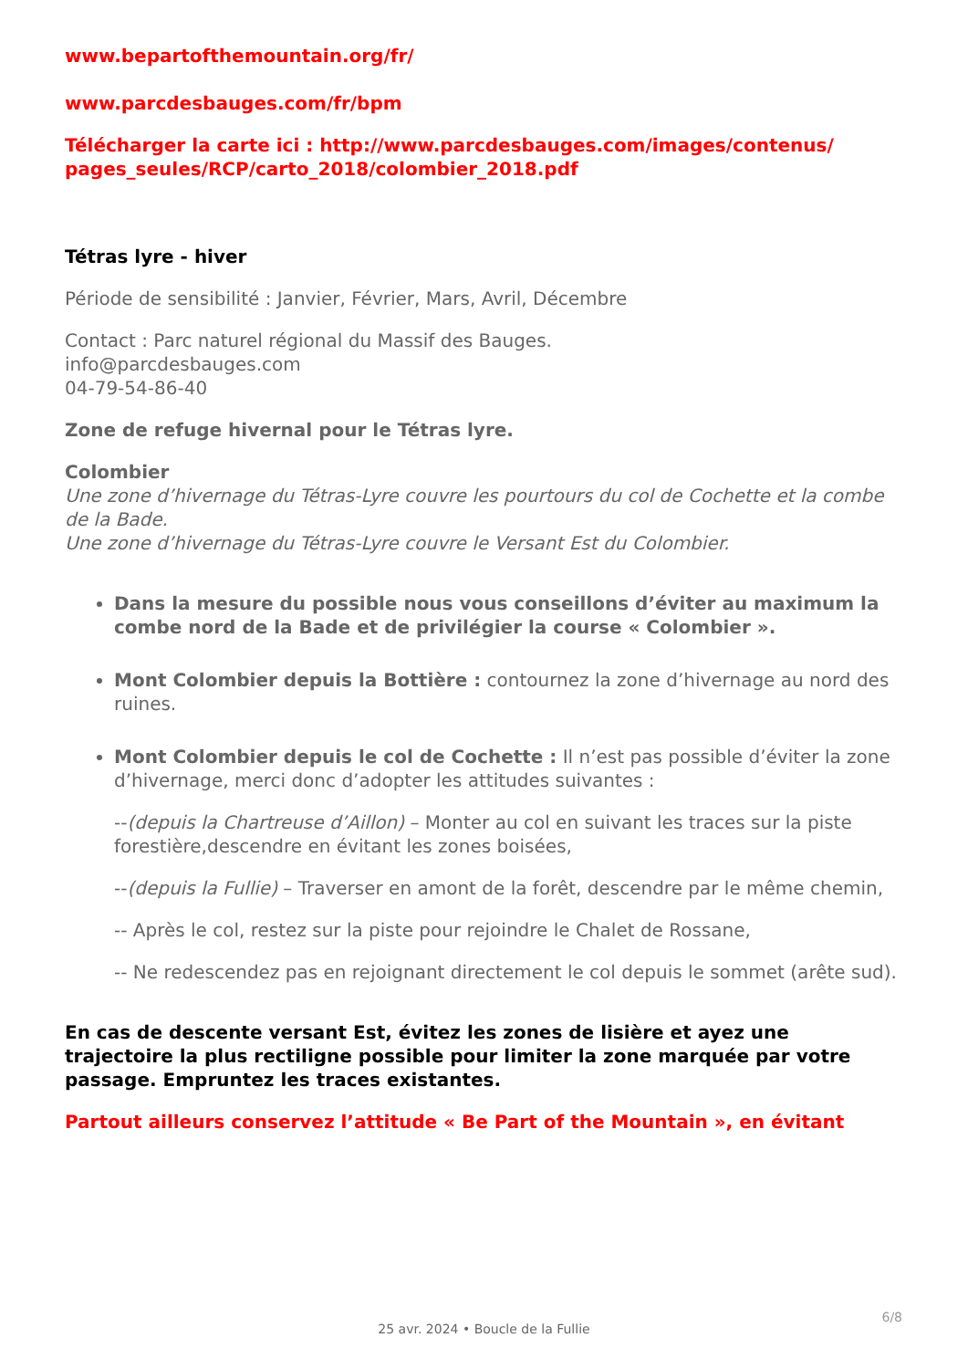www.bepartofthemountain.org/fr/
www.parcdesbauges.com/fr/bpm
Télécharger la carte ici : http://www.parcdesbauges.com/images/contenus/ pages_seules/RCP/carto_2018/colombier_2018.pdf
Tétras lyre - hiver
Période de sensibilité : Janvier, Février, Mars, Avril, Décembre
Contact : Parc naturel régional du Massif des Bauges.
info@parcdesbauges.com
04-79-54-86-40
Zone de refuge hivernal pour le Tétras lyre.
Colombier
Une zone d’hivernage du Tétras-Lyre couvre les pourtours du col de Cochette et la combe de la Bade.
Une zone d’hivernage du Tétras-Lyre couvre le Versant Est du Colombier.
Dans la mesure du possible nous vous conseillons d’éviter au maximum la combe nord de la Bade et de privilégier la course « Colombier ».
Mont Colombier depuis la Bottière : contournez la zone d’hivernage au nord des ruines.
Mont Colombier depuis le col de Cochette : Il n’est pas possible d’éviter la zone d’hivernage, merci donc d’adopter les attitudes suivantes :
--(depuis la Chartreuse d’Aillon) – Monter au col en suivant les traces sur la piste forestière,descendre en évitant les zones boisées,
--(depuis la Fullie) – Traverser en amont de la forêt, descendre par le même chemin,
-- Après le col, restez sur la piste pour rejoindre le Chalet de Rossane,
-- Ne redescendez pas en rejoignant directement le col depuis le sommet (arête sud).
En cas de descente versant Est, évitez les zones de lisière et ayez une trajectoire la plus rectiligne possible pour limiter la zone marquée par votre passage. Empruntez les traces existantes.
Partout ailleurs conservez l’attitude « Be Part of the Mountain », en évitant
6/8
25 avr. 2024 • Boucle de la Fullie